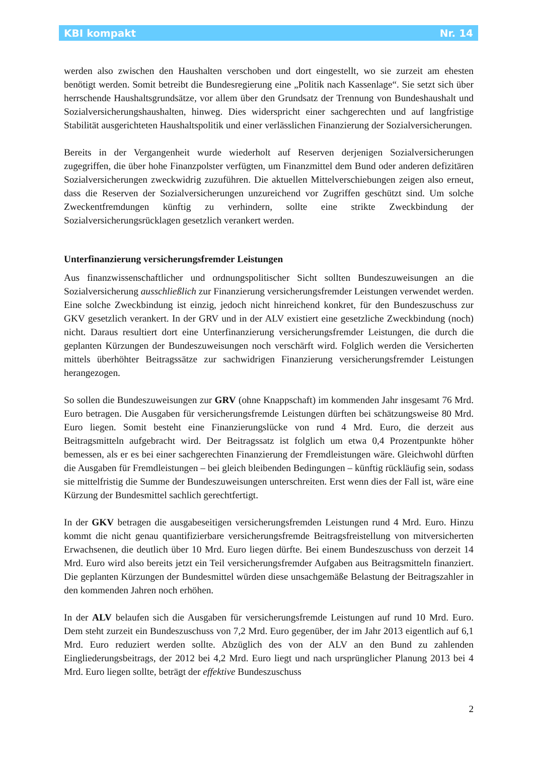KBI kompakt Nr. 14
werden also zwischen den Haushalten verschoben und dort eingestellt, wo sie zurzeit am ehesten benötigt werden. Somit betreibt die Bundesregierung eine „Politik nach Kassenlage“. Sie setzt sich über herrschende Haushaltsgrundsätze, vor allem über den Grundsatz der Trennung von Bundeshaushalt und Sozialversicherungshaushalten, hinweg. Dies widerspricht einer sachgerechten und auf langfristige Stabilität ausgerichteten Haushaltspolitik und einer verlässlichen Finanzierung der Sozialversicherungen.
Bereits in der Vergangenheit wurde wiederholt auf Reserven derjenigen Sozialversicherungen zugegriffen, die über hohe Finanzpolster verfügten, um Finanzmittel dem Bund oder anderen defizitären Sozialversicherungen zweckwidrig zuzuführen. Die aktuellen Mittelverschiebungen zeigen also erneut, dass die Reserven der Sozialversicherungen unzureichend vor Zugriffen geschützt sind. Um solche Zweckentfremdungen künftig zu verhindern, sollte eine strikte Zweckbindung der Sozialversicherungsrücklagen gesetzlich verankert werden.
Unterfinanzierung versicherungsfremder Leistungen
Aus finanzwissenschaftlicher und ordnungspolitischer Sicht sollten Bundeszuweisungen an die Sozialversicherung ausschließlich zur Finanzierung versicherungsfremder Leistungen verwendet werden. Eine solche Zweckbindung ist einzig, jedoch nicht hinreichend konkret, für den Bundeszuschuss zur GKV gesetzlich verankert. In der GRV und in der ALV existiert eine gesetzliche Zweckbindung (noch) nicht. Daraus resultiert dort eine Unterfinanzierung versicherungsfremder Leistungen, die durch die geplanten Kürzungen der Bundeszuweisungen noch verschärft wird. Folglich werden die Versicherten mittels überhöhter Beitragssätze zur sachwidrigen Finanzierung versicherungsfremder Leistungen herangezogen.
So sollen die Bundeszuweisungen zur GRV (ohne Knappschaft) im kommenden Jahr insgesamt 76 Mrd. Euro betragen. Die Ausgaben für versicherungsfremde Leistungen dürften bei schätzungsweise 80 Mrd. Euro liegen. Somit besteht eine Finanzierungslücke von rund 4 Mrd. Euro, die derzeit aus Beitragsmitteln aufgebracht wird. Der Beitragssatz ist folglich um etwa 0,4 Prozentpunkte höher bemessen, als er es bei einer sachgerechten Finanzierung der Fremdleistungen wäre. Gleichwohl dürften die Ausgaben für Fremdleistungen – bei gleich bleibenden Bedingungen – künftig rückläufig sein, sodass sie mittelfristig die Summe der Bundeszuweisungen unterschreiten. Erst wenn dies der Fall ist, wäre eine Kürzung der Bundesmittel sachlich gerechtfertigt.
In der GKV betragen die ausgabeseitigen versicherungsfremden Leistungen rund 4 Mrd. Euro. Hinzu kommt die nicht genau quantifizierbare versicherungsfremde Beitragsfreistellung von mitversicherten Erwachsenen, die deutlich über 10 Mrd. Euro liegen dürfte. Bei einem Bundeszuschuss von derzeit 14 Mrd. Euro wird also bereits jetzt ein Teil versicherungsfremder Aufgaben aus Beitragsmitteln finanziert. Die geplanten Kürzungen der Bundesmittel würden diese unsachgemäße Belastung der Beitragszahler in den kommenden Jahren noch erhöhen.
In der ALV belaufen sich die Ausgaben für versicherungsfremde Leistungen auf rund 10 Mrd. Euro. Dem steht zurzeit ein Bundeszuschuss von 7,2 Mrd. Euro gegenüber, der im Jahr 2013 eigentlich auf 6,1 Mrd. Euro reduziert werden sollte. Abzüglich des von der ALV an den Bund zu zahlenden Eingliederungsbeitrags, der 2012 bei 4,2 Mrd. Euro liegt und nach ursprünglicher Planung 2013 bei 4 Mrd. Euro liegen sollte, beträgt der effektive Bundeszuschuss
2